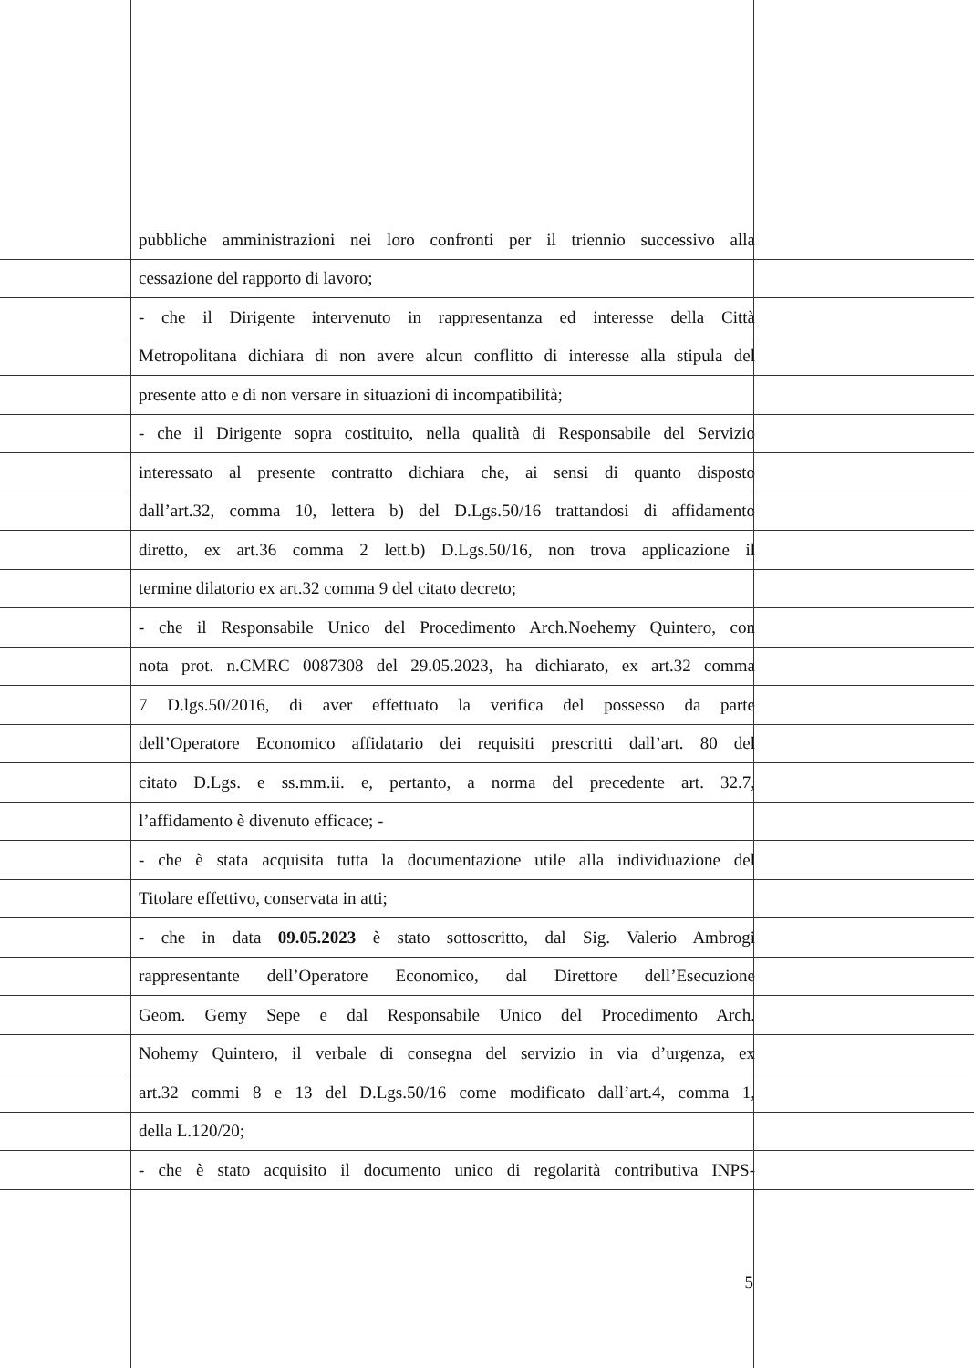pubbliche amministrazioni nei loro confronti per il triennio successivo alla
cessazione del rapporto di lavoro;
- che il Dirigente intervenuto in rappresentanza ed interesse della Città
Metropolitana dichiara di non avere alcun conflitto di interesse alla stipula del
presente atto e di non versare in situazioni di incompatibilità;
- che il Dirigente sopra costituito, nella qualità di Responsabile del Servizio
interessato al presente contratto dichiara che, ai sensi di quanto disposto
dall’art.32, comma 10, lettera b) del D.Lgs.50/16 trattandosi di affidamento
diretto, ex art.36 comma 2 lett.b) D.Lgs.50/16, non trova applicazione il
termine dilatorio ex art.32 comma 9 del citato decreto;
- che il Responsabile Unico del Procedimento Arch.Noehemy Quintero, con
nota prot. n.CMRC 0087308 del 29.05.2023, ha dichiarato, ex art.32 comma
7 D.lgs.50/2016, di aver effettuato la verifica del possesso da parte
dell’Operatore Economico affidatario dei requisiti prescritti dall’art. 80 del
citato D.Lgs. e ss.mm.ii. e, pertanto, a norma del precedente art. 32.7,
l’affidamento è divenuto efficace; -
- che è stata acquisita tutta la documentazione utile alla individuazione del
Titolare effettivo, conservata in atti;
- che in data 09.05.2023 è stato sottoscritto, dal Sig. Valerio Ambrogi
rappresentante dell’Operatore Economico, dal Direttore dell’Esecuzione
Geom. Gemy Sepe e dal Responsabile Unico del Procedimento Arch.
Nohemy Quintero, il verbale di consegna del servizio in via d’urgenza, ex
art.32 commi 8 e 13 del D.Lgs.50/16 come modificato dall’art.4, comma 1,
della L.120/20;
- che è stato acquisito il documento unico di regolarità contributiva INPS-
5